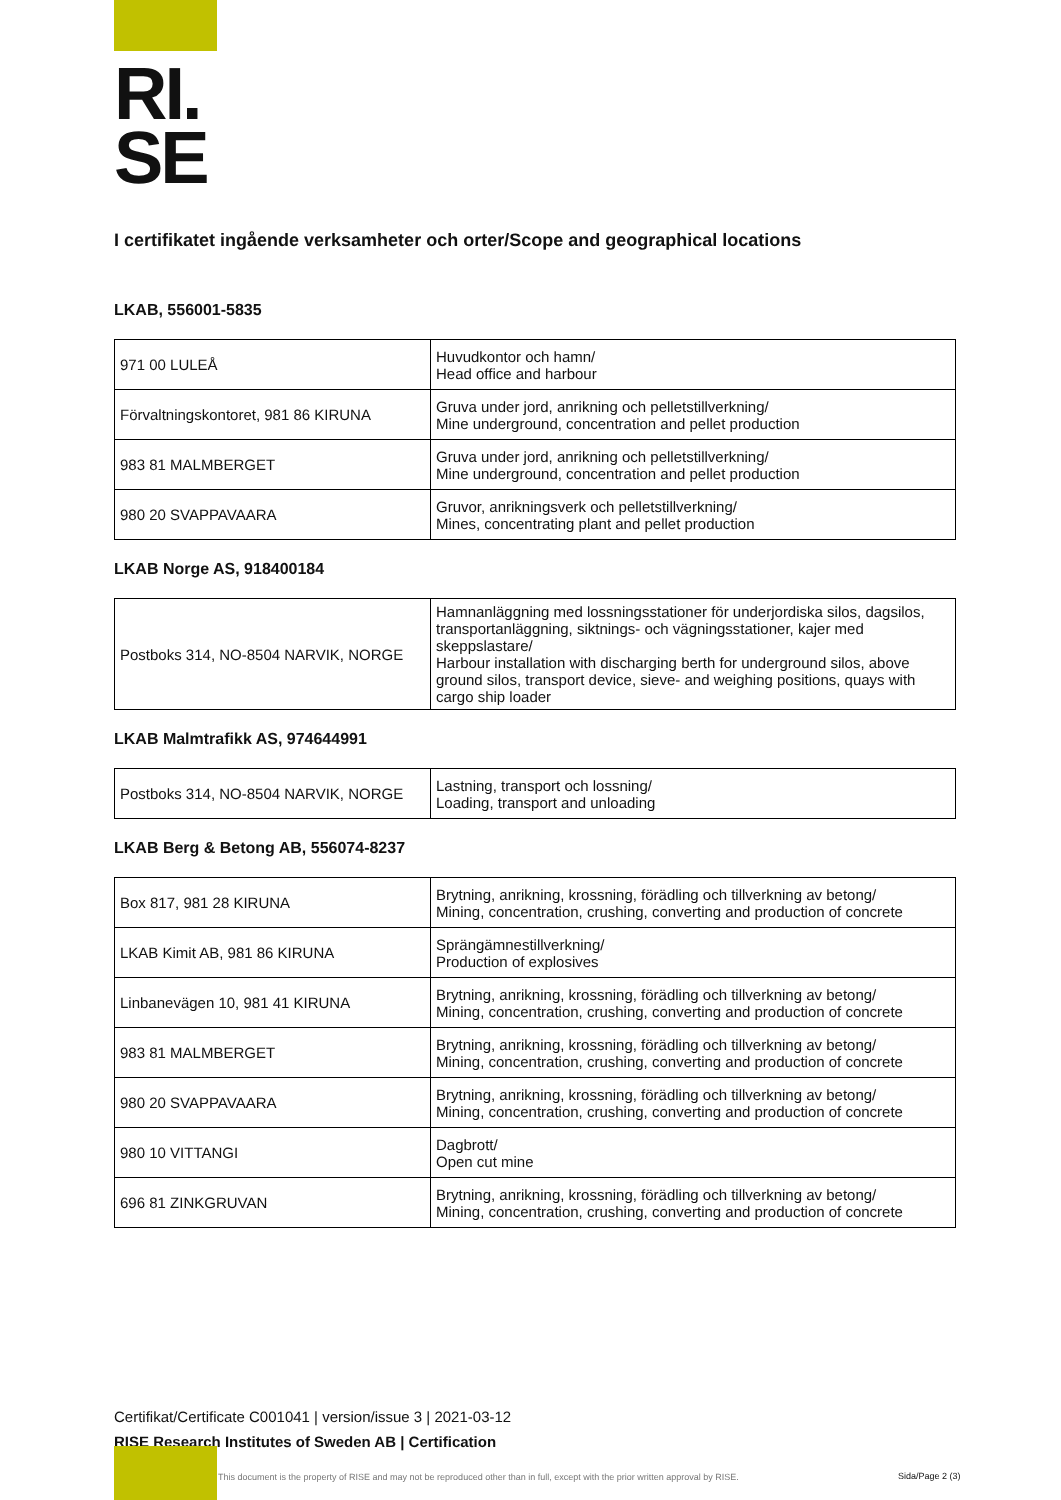RI.
SE
I certifikatet ingående verksamheter och orter/Scope and geographical locations
LKAB, 556001-5835
| 971 00 LULEÅ | Huvudkontor och hamn/ Head office and harbour |
| Förvaltningskontoret, 981 86 KIRUNA | Gruva under jord, anrikning och pelletstillverkning/ Mine underground, concentration and pellet production |
| 983 81 MALMBERGET | Gruva under jord, anrikning och pelletstillverkning/ Mine underground, concentration and pellet production |
| 980 20 SVAPPAVAARA | Gruvor, anrikningsverk och pelletstillverkning/ Mines, concentrating plant and pellet production |
LKAB Norge AS, 918400184
| Postboks 314, NO-8504 NARVIK, NORGE | Hamnanläggning med lossningsstationer för underjordiska silos, dagsilos, transportanläggning, siktnings- och vägningsstationer, kajer med skeppslastare/ Harbour installation with discharging berth for underground silos, above ground silos, transport device, sieve- and weighing positions, quays with cargo ship loader |
LKAB Malmtrafikk AS, 974644991
| Postboks 314, NO-8504 NARVIK, NORGE | Lastning, transport och lossning/ Loading, transport and unloading |
LKAB Berg & Betong AB, 556074-8237
| Box 817, 981 28 KIRUNA | Brytning, anrikning, krossning, förädling och tillverkning av betong/ Mining, concentration, crushing, converting and production of concrete |
| LKAB Kimit AB, 981 86 KIRUNA | Sprängämnestillverkning/ Production of explosives |
| Linbanevägen 10, 981 41 KIRUNA | Brytning, anrikning, krossning, förädling och tillverkning av betong/ Mining, concentration, crushing, converting and production of concrete |
| 983 81 MALMBERGET | Brytning, anrikning, krossning, förädling och tillverkning av betong/ Mining, concentration, crushing, converting and production of concrete |
| 980 20 SVAPPAVAARA | Brytning, anrikning, krossning, förädling och tillverkning av betong/ Mining, concentration, crushing, converting and production of concrete |
| 980 10 VITTANGI | Dagbrott/ Open cut mine |
| 696 81 ZINKGRUVAN | Brytning, anrikning, krossning, förädling och tillverkning av betong/ Mining, concentration, crushing, converting and production of concrete |
Certifikat/Certificate C001041 | version/issue 3 | 2021-03-12
RISE Research Institutes of Sweden AB | Certification
This document is the property of RISE and may not be reproduced other than in full, except with the prior written approval by RISE.
Sida/Page 2 (3)